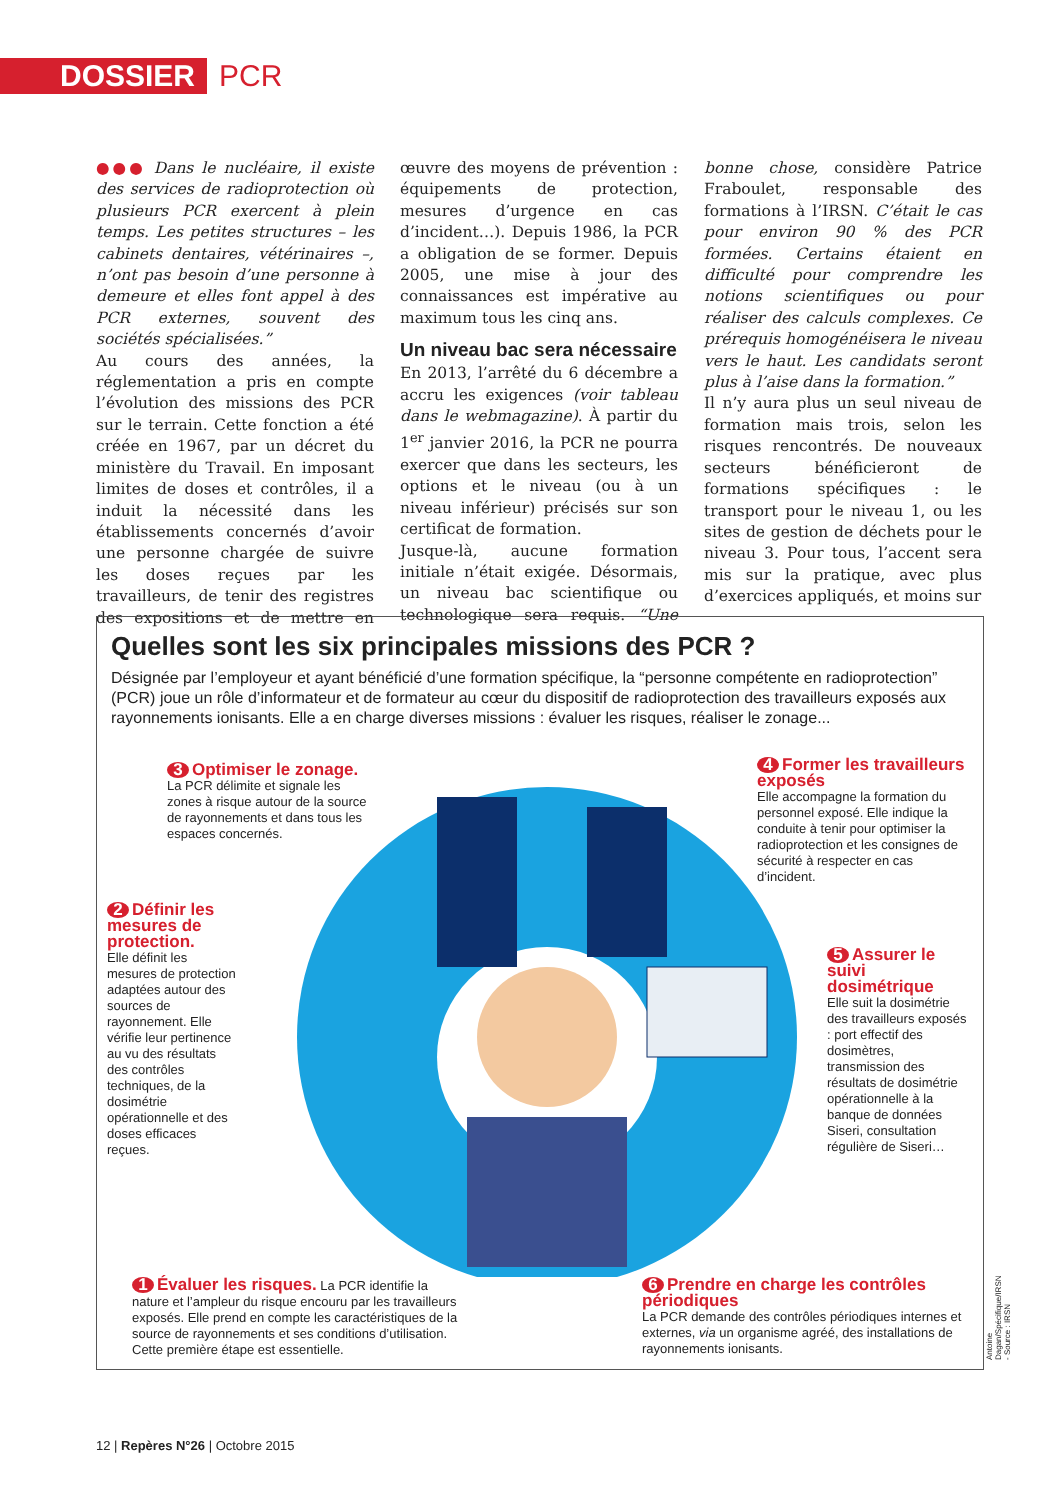DOSSIER PCR
●●● Dans le nucléaire, il existe des services de radioprotection où plusieurs PCR exercent à plein temps. Les petites structures – les cabinets dentaires, vétérinaires –, n’ont pas besoin d’une personne à demeure et elles font appel à des PCR externes, souvent des sociétés spécialisées.”
Au cours des années, la réglementation a pris en compte l’évolution des missions des PCR sur le terrain. Cette fonction a été créée en 1967, par un décret du ministère du Travail. En imposant limites de doses et contrôles, il a induit la nécessité dans les établissements concernés d’avoir une personne chargée de suivre les doses reçues par les travailleurs, de tenir des registres des expositions et de mettre en œuvre des moyens de prévention : équipements de protection, mesures d’urgence en cas d’incident…). Depuis 1986, la PCR a obligation de se former. Depuis 2005, une mise à jour des connaissances est impérative au maximum tous les cinq ans.
Un niveau bac sera nécessaire
En 2013, l’arrêté du 6 décembre a accru les exigences (voir tableau dans le webmagazine). À partir du 1<sup>er</sup> janvier 2016, la PCR ne pourra exercer que dans les secteurs, les options et le niveau (ou à un niveau inférieur) précisés sur son certificat de formation.
Jusque-là, aucune formation initiale n’était exigée. Désormais, un niveau bac scientifique ou technologique sera requis. “Une bonne chose, considère Patrice Fraboulet, responsable des formations à l’IRSN. C’était le cas pour environ 90 % des PCR formées. Certains étaient en difficulté pour comprendre les notions scientifiques ou pour réaliser des calculs complexes. Ce prérequis homogénéisera le niveau vers le haut. Les candidats seront plus à l’aise dans la formation.”
Il n’y aura plus un seul niveau de formation mais trois, selon les risques rencontrés. De nouveaux secteurs bénéficieront de formations spécifiques : le transport pour le niveau 1, ou les sites de gestion de déchets pour le niveau 3. Pour tous, l’accent sera mis sur la pratique, avec plus d’exercices appliqués, et moins sur
Quelles sont les six principales missions des PCR ?
Désignée par l’employeur et ayant bénéficié d’une formation spécifique, la “personne compétente en radioprotection” (PCR) joue un rôle d’informateur et de formateur au cœur du dispositif de radioprotection des travailleurs exposés aux rayonnements ionisants. Elle a en charge diverses missions : évaluer les risques, réaliser le zonage...
3 Optimiser le zonage.
La PCR délimite et signale les zones à risque autour de la source de rayonnements et dans tous les espaces concernés.
2 Définir les mesures de protection.
Elle définit les mesures de protection adaptées autour des sources de rayonnement. Elle vérifie leur pertinence au vu des résultats des contrôles techniques, de la dosimétrie opérationnelle et des doses efficaces reçues.
4 Former les travailleurs exposés
Elle accompagne la formation du personnel exposé. Elle indique la conduite à tenir pour optimiser la radioprotection et les consignes de sécurité à respecter en cas d’incident.
5 Assurer le suivi dosimétrique
Elle suit la dosimétrie des travailleurs exposés : port effectif des dosimètres, transmission des résultats de dosimétrie opérationnelle à la banque de données Siseri, consultation régulière de Siseri…
1 Évaluer les risques. La PCR identifie la nature et l’ampleur du risque encouru par les travailleurs exposés. Elle prend en compte les caractéristiques de la source de rayonnements et ses conditions d’utilisation. Cette première étape est essentielle.
6 Prendre en charge les contrôles périodiques
La PCR demande des contrôles périodiques internes et externes, via un organisme agréé, des installations de rayonnements ionisants.
Antoine Dagan/Spécifique/IRSN - Source : IRSN
12 | Repères N°26 | Octobre 2015